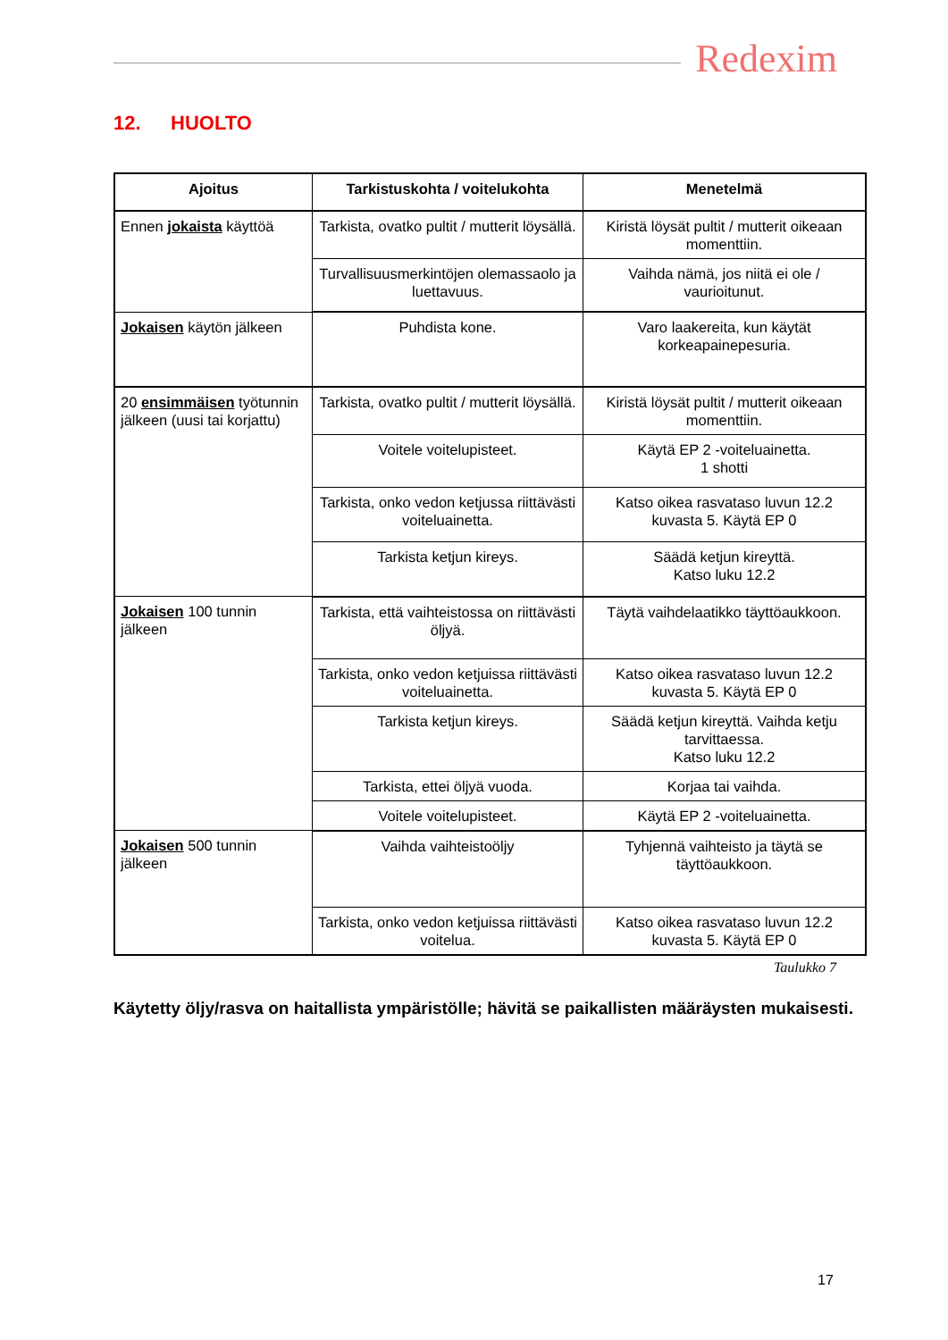Redexim
12. HUOLTO
| Ajoitus | Tarkistuskohta / voitelukohta | Menetelmä |
| --- | --- | --- |
| Ennen jokaista käyttöä | Tarkista, ovatko pultit / mutterit löysällä. | Kiristä löysät pultit / mutterit oikeaan momenttiin. |
| | Turvallisuusmerkintöjen olemassaolo ja luettavuus. | Vaihda nämä, jos niitä ei ole / vaurioitunut. |
| Jokaisen käytön jälkeen | Puhdista kone. | Varo laakereita, kun käytät korkeapainepesuria. |
| 20 ensimmäisen työtunnin jälkeen (uusi tai korjattu) | Tarkista, ovatko pultit / mutterit löysällä. | Kiristä löysät pultit / mutterit oikeaan momenttiin. |
| | Voitele voitelupisteet. | Käytä EP 2 -voiteluainetta. 1 shotti |
| | Tarkista, onko vedon ketjussa riittävästi voiteluainetta. | Katso oikea rasvataso luvun 12.2 kuvasta 5. Käytä EP 0 |
| | Tarkista ketjun kireys. | Säädä ketjun kireyttä. Katso luku 12.2 |
| Jokaisen 100 tunnin jälkeen | Tarkista, että vaihteistossa on riittävästi öljyä. | Täytä vaihdelaatikko täyttöaukkoon. |
| | Tarkista, onko vedon ketjuissa riittävästi voiteluainetta. | Katso oikea rasvataso luvun 12.2 kuvasta 5. Käytä EP 0 |
| | Tarkista ketjun kireys. | Säädä ketjun kireyttä. Vaihda ketju tarvittaessa. Katso luku 12.2 |
| | Tarkista, ettei öljyä vuoda. | Korjaa tai vaihda. |
| | Voitele voitelupisteet. | Käytä EP 2 -voiteluainetta. |
| Jokaisen 500 tunnin jälkeen | Vaihda vaihteistoöljy | Tyhjennä vaihteisto ja täytä se täyttöaukkoon. |
| | Tarkista, onko vedon ketjuissa riittävästi voitelua. | Katso oikea rasvataso luvun 12.2 kuvasta 5. Käytä EP 0 |
Taulukko 7
Käytetty öljy/rasva on haitallista ympäristölle; hävitä se paikallisten määräysten mukaisesti.
17